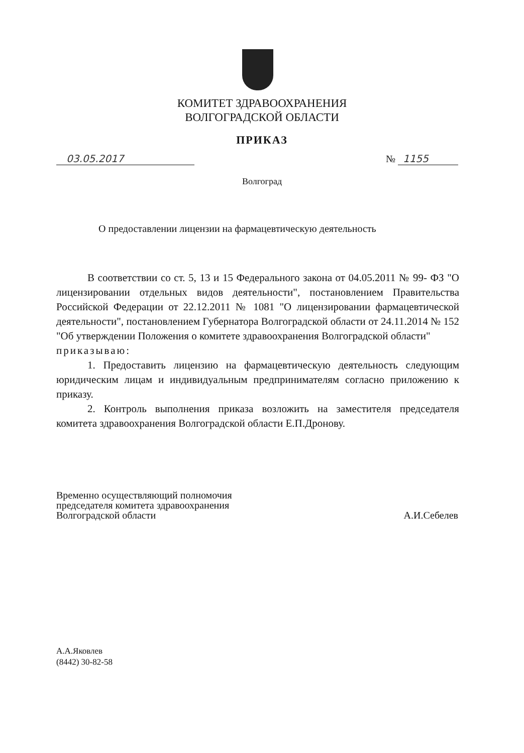КОМИТЕТ ЗДРАВООХРАНЕНИЯ
ВОЛГОГРАДСКОЙ ОБЛАСТИ
ПРИКАЗ
03.05.2017 № 1155
Волгоград
О предоставлении лицензии на фармацевтическую деятельность
В соответствии со ст. 5, 13 и 15 Федерального закона от 04.05.2011 № 99- ФЗ "О лицензировании отдельных видов деятельности", постановлением Правительства Российской Федерации от 22.12.2011 № 1081 "О лицензировании фармацевтической деятельности", постановлением Губернатора Волгоградской области от 24.11.2014 № 152 "Об утверждении Положения о комитете здравоохранения Волгоградской области"
приказываю:
1. Предоставить лицензию на фармацевтическую деятельность следующим юридическим лицам и индивидуальным предпринимателям согласно приложению к приказу.
2. Контроль выполнения приказа возложить на заместителя председателя комитета здравоохранения Волгоградской области Е.П.Дронову.
Временно осуществляющий полномочия
председателя комитета здравоохранения
Волгоградской области
А.И.Себелев
А.А.Яковлев
(8442) 30-82-58